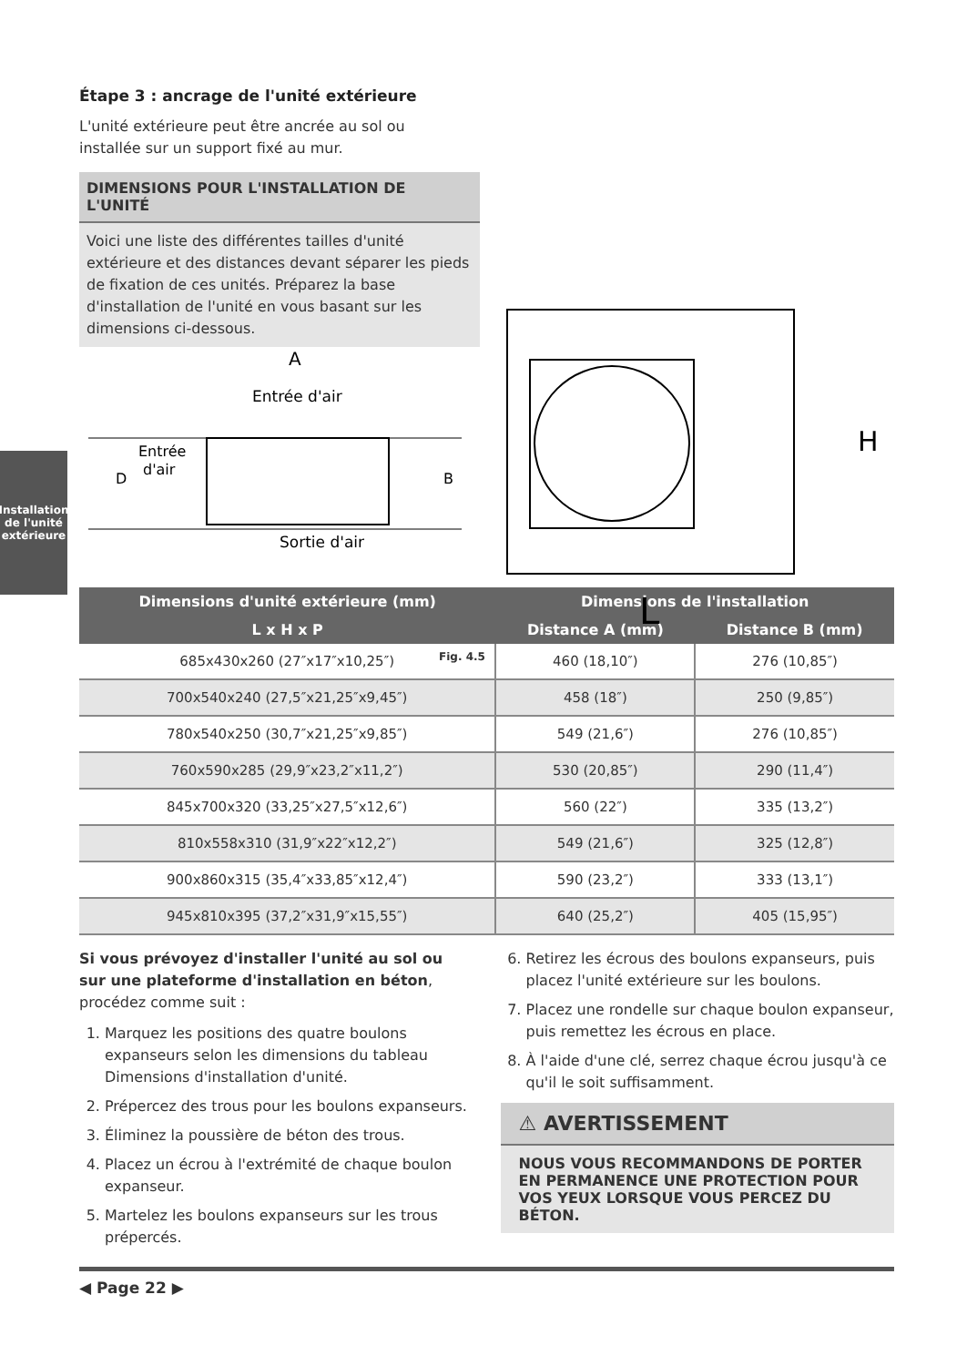Installation
de l'unité
extérieure
Étape 3 : ancrage de l'unité extérieure
L'unité extérieure peut être ancrée au sol ou
installée sur un support fixé au mur.
DIMENSIONS POUR L'INSTALLATION DE L'UNITÉ
Voici une liste des différentes tailles d'unité extérieure et des distances devant séparer les pieds de fixation de ces unités. Préparez la base d'installation de l'unité en vous basant sur les dimensions ci-dessous.
A
Entrée d'air
Entrée
d'air
D
B
Sortie d'air
H
L
Fig. 4.5
| Dimensions d'unité extérieure (mm) | Dimensions de l'installation | |
| --- | --- | --- |
| L x H x P | Distance A (mm) | Distance B (mm) |
| 685x430x260 (27″x17″x10,25″) | 460 (18,10″) | 276 (10,85″) |
| 700x540x240 (27,5″x21,25″x9,45″) | 458 (18″) | 250 (9,85″) |
| 780x540x250 (30,7″x21,25″x9,85″) | 549 (21,6″) | 276 (10,85″) |
| 760x590x285 (29,9″x23,2″x11,2″) | 530 (20,85″) | 290 (11,4″) |
| 845x700x320 (33,25″x27,5″x12,6″) | 560 (22″) | 335 (13,2″) |
| 810x558x310 (31,9″x22″x12,2″) | 549 (21,6″) | 325 (12,8″) |
| 900x860x315 (35,4″x33,85″x12,4″) | 590 (23,2″) | 333 (13,1″) |
| 945x810x395 (37,2″x31,9″x15,55″) | 640 (25,2″) | 405 (15,95″) |
Si vous prévoyez d'installer l'unité au sol ou sur une plateforme d'installation en béton, procédez comme suit :
1. Marquez les positions des quatre boulons expanseurs selon les dimensions du tableau Dimensions d'installation d'unité.
2. Prépercez des trous pour les boulons expanseurs.
3. Éliminez la poussière de béton des trous.
4. Placez un écrou à l'extrémité de chaque boulon expanseur.
5. Martelez les boulons expanseurs sur les trous prépercés.
6. Retirez les écrous des boulons expanseurs, puis placez l'unité extérieure sur les boulons.
7. Placez une rondelle sur chaque boulon expanseur, puis remettez les écrous en place.
8. À l'aide d'une clé, serrez chaque écrou jusqu'à ce qu'il le soit suffisamment.
⚠ AVERTISSEMENT
NOUS VOUS RECOMMANDONS DE PORTER EN PERMANENCE UNE PROTECTION POUR VOS YEUX LORSQUE VOUS PERCEZ DU BÉTON.
◀ Page 22 ▶